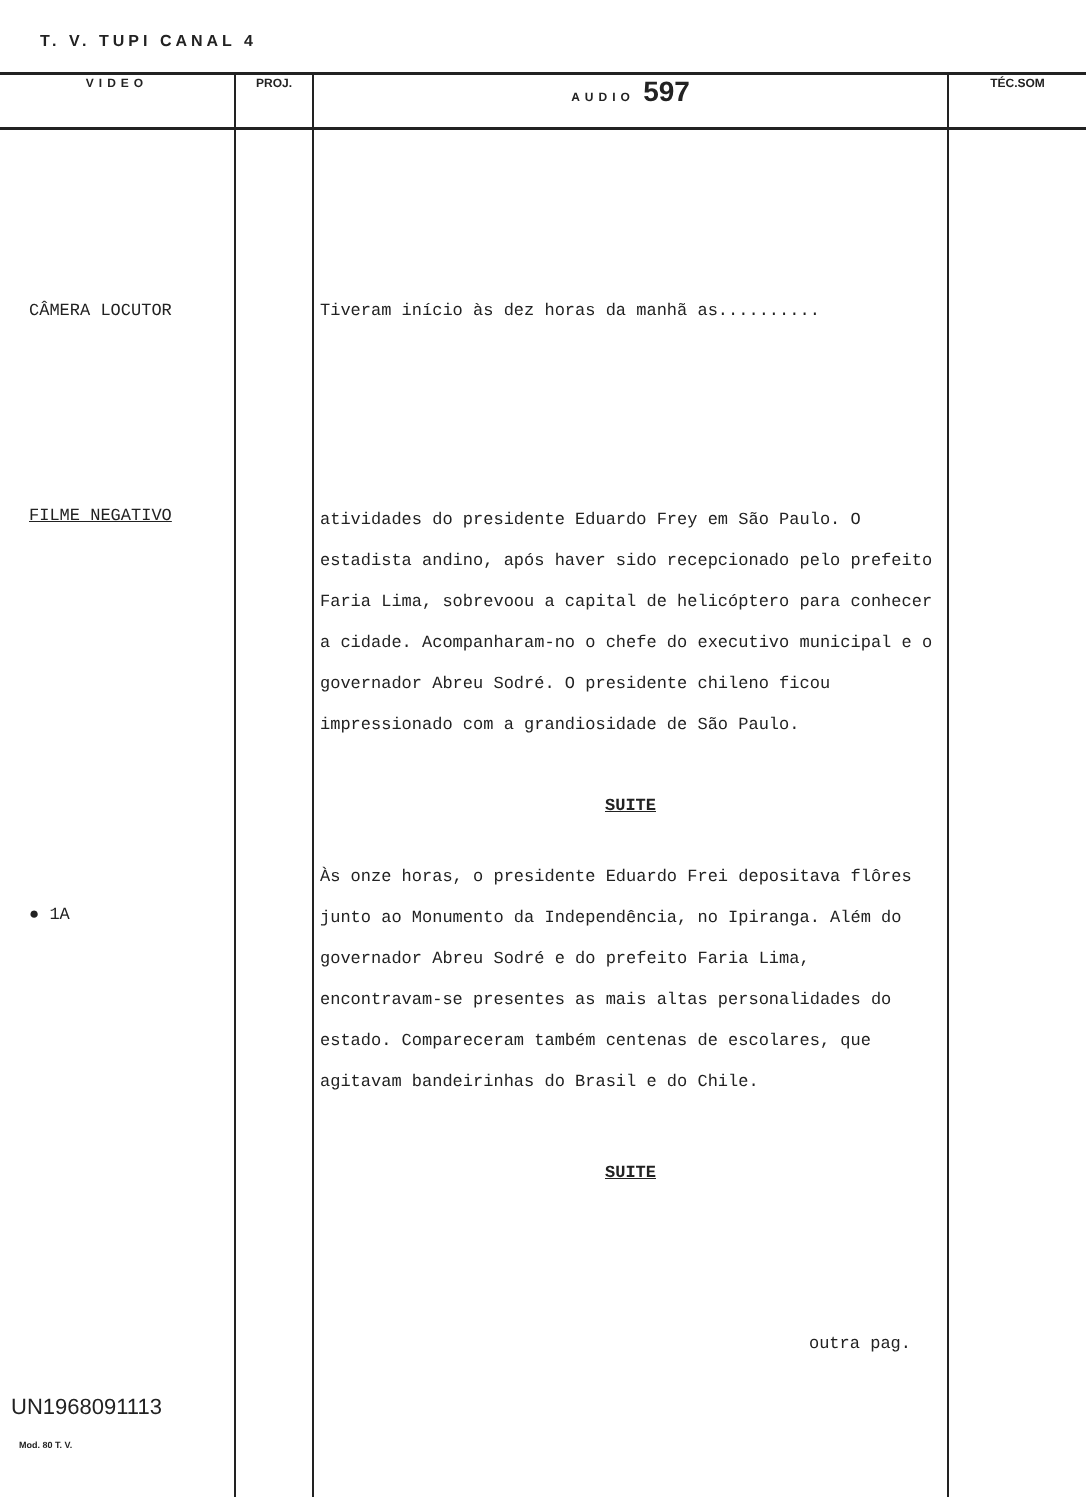T. V. TUPI CANAL 4
| VIDEO | PROJ. | AUDIO 597 | TÉC.SOM |
| --- | --- | --- | --- |
| CÂMERA LOCUTOR FILME NEGATIVO ● 1A UN1968091113 Mod. 80 T. V. | | Tiveram início às dez horas da manhã as.......... atividades do presidente Eduardo Frey em São Paulo. O estadista andino, após haver sido recepcionado pelo prefeito Faria Lima, sobrevoou a capital de helicóptero para conhecer a cidade. Acompanharam-no o chefe do executivo municipal e o governador Abreu Sodré. O presidente chileno ficou impressionado com a grandiosidade de São Paulo. SUITE Às onze horas, o presidente Eduardo Frei depositava flôres junto ao Monumento da Independência, no Ipiranga. Além do governador Abreu Sodré e do prefeito Faria Lima, encontravam-se presentes as mais altas personalidades do estado. Compareceram também centenas de escolares, que agitavam bandeirinhas do Brasil e do Chile. SUITE outra pag. | |